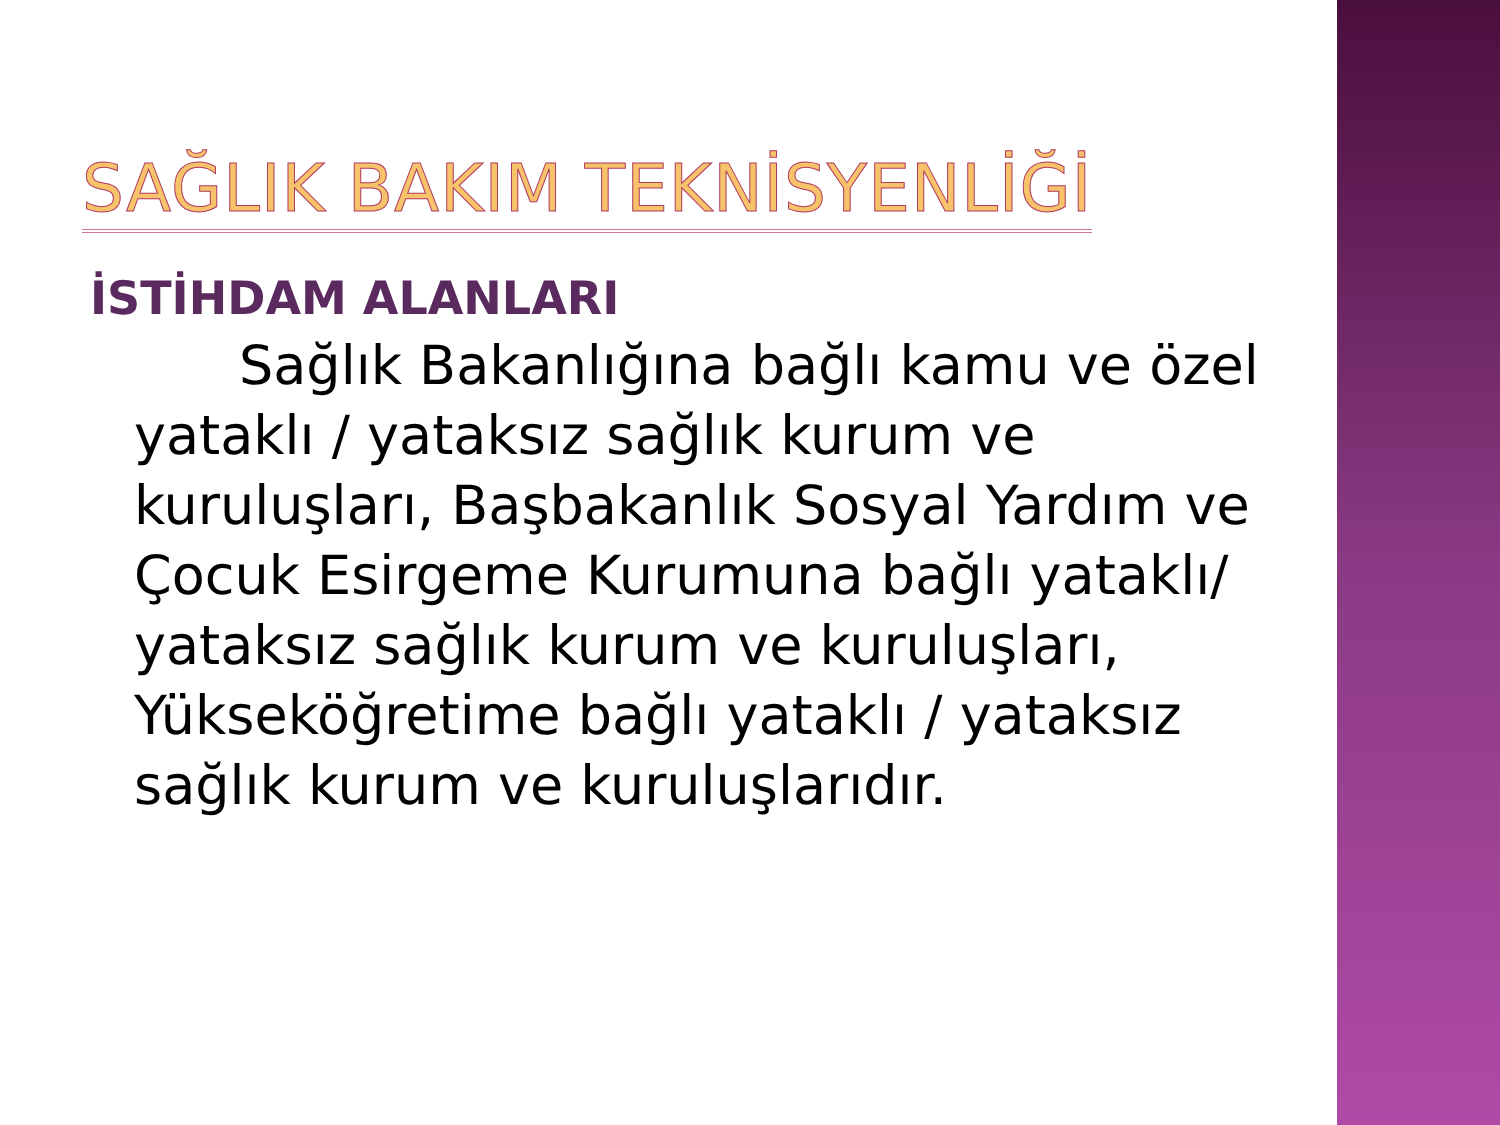SAĞLIK BAKIM TEKNİSYENLİĞİ
İSTİHDAM ALANLARI
Sağlık Bakanlığına bağlı kamu ve özel yataklı / yataksız sağlık kurum ve kuruluşları, Başbakanlık Sosyal Yardım ve Çocuk Esirgeme Kurumuna bağlı yataklı/ yataksız sağlık kurum ve kuruluşları, Yükseköğretime bağlı yataklı / yataksız sağlık kurum ve kuruluşlarıdır.